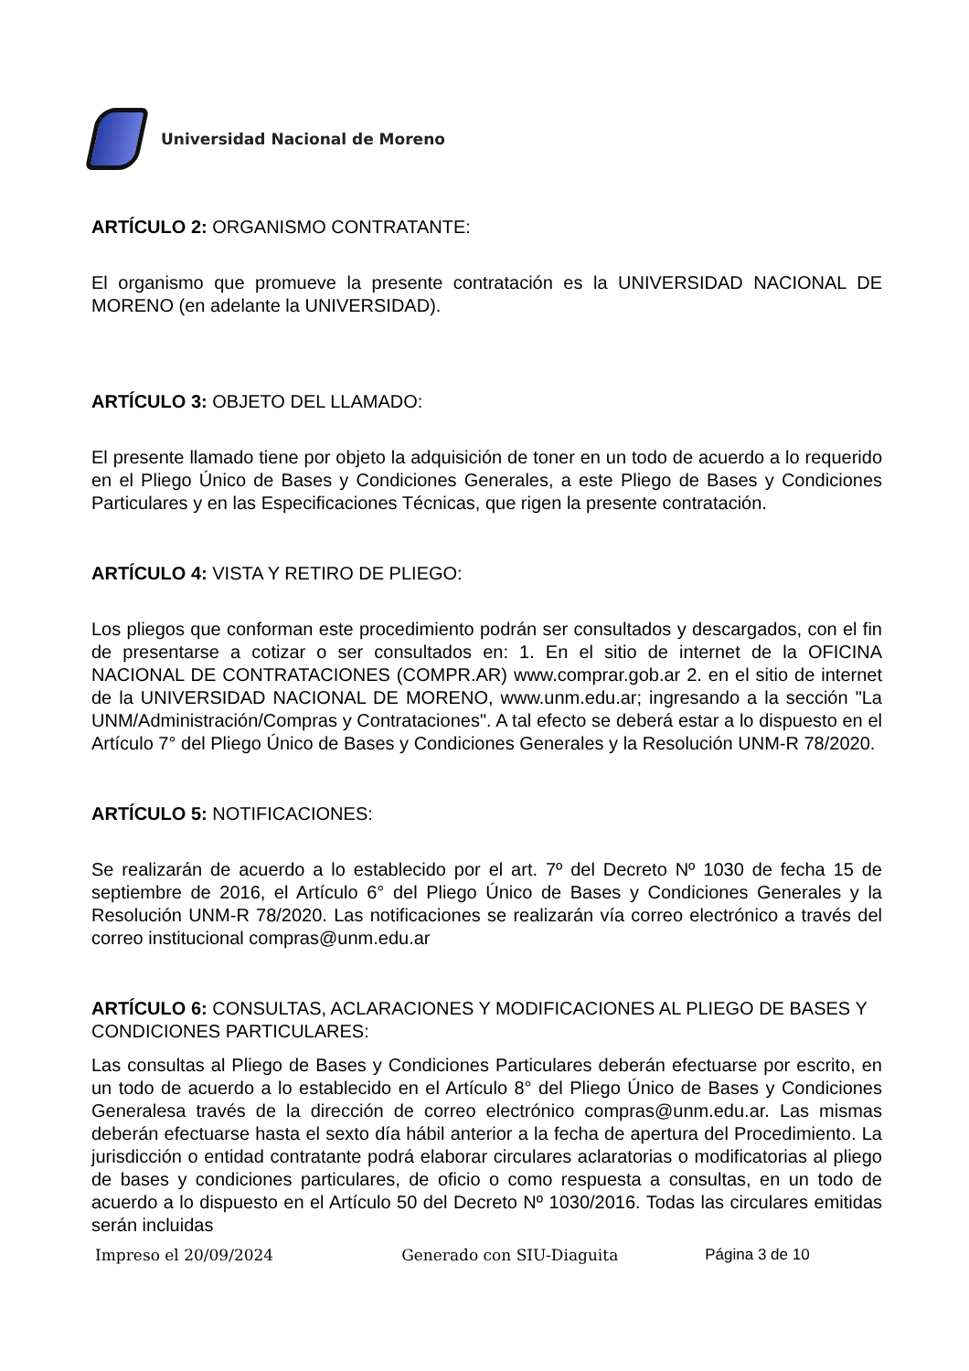Universidad Nacional de Moreno
ARTÍCULO 2: ORGANISMO CONTRATANTE:
El organismo que promueve la presente contratación es la UNIVERSIDAD NACIONAL DE MORENO (en adelante la UNIVERSIDAD).
ARTÍCULO 3: OBJETO DEL LLAMADO:
El presente llamado tiene por objeto la adquisición de toner en un todo de acuerdo a lo requerido en el Pliego Único de Bases y Condiciones Generales, a este Pliego de Bases y Condiciones Particulares y en las Especificaciones Técnicas, que rigen la presente contratación.
ARTÍCULO 4: VISTA Y RETIRO DE PLIEGO:
Los pliegos que conforman este procedimiento podrán ser consultados y descargados, con el fin de presentarse a cotizar o ser consultados en: 1. En el sitio de internet de la OFICINA NACIONAL DE CONTRATACIONES (COMPR.AR) www.comprar.gob.ar 2. en el sitio de internet de la UNIVERSIDAD NACIONAL DE MORENO, www.unm.edu.ar; ingresando a la sección "La UNM/Administración/Compras y Contrataciones". A tal efecto se deberá estar a lo dispuesto en el Artículo 7° del Pliego Único de Bases y Condiciones Generales y la Resolución UNM-R 78/2020.
ARTÍCULO 5: NOTIFICACIONES:
Se realizarán de acuerdo a lo establecido por el art. 7º del Decreto Nº 1030 de fecha 15 de septiembre de 2016, el Artículo 6° del Pliego Único de Bases y Condiciones Generales y la Resolución UNM-R 78/2020. Las notificaciones se realizarán vía correo electrónico a través del correo institucional compras@unm.edu.ar
ARTÍCULO 6: CONSULTAS, ACLARACIONES Y MODIFICACIONES AL PLIEGO DE BASES Y CONDICIONES PARTICULARES:
Las consultas al Pliego de Bases y Condiciones Particulares deberán efectuarse por escrito, en un todo de acuerdo a lo establecido en el Artículo 8° del Pliego Único de Bases y Condiciones Generalesa través de la dirección de correo electrónico compras@unm.edu.ar. Las mismas deberán efectuarse hasta el sexto día hábil anterior a la fecha de apertura del Procedimiento. La jurisdicción o entidad contratante podrá elaborar circulares aclaratorias o modificatorias al pliego de bases y condiciones particulares, de oficio o como respuesta a consultas, en un todo de acuerdo a lo dispuesto en el Artículo 50 del Decreto Nº 1030/2016. Todas las circulares emitidas serán incluidas
Impreso el 20/09/2024 Generado con SIU-Diaguita Página 3 de 10